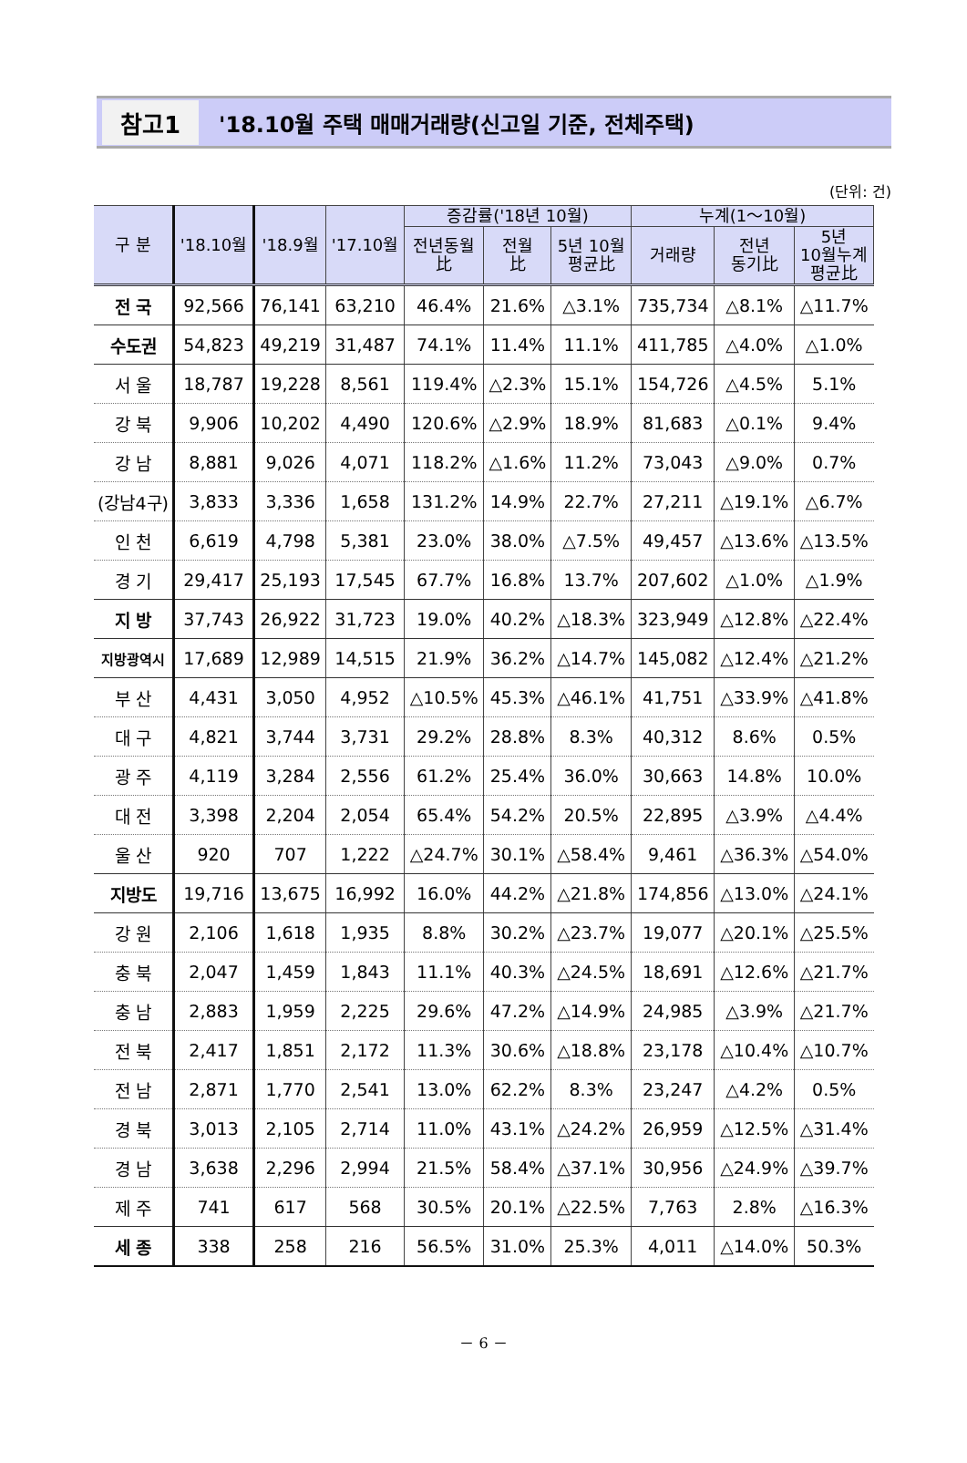참고1 '18.10월 주택 매매거래량(신고일 기준, 전체주택)
(단위: 건)
| 구 분 | '18.10월 | '18.9월 | '17.10월 | 증감률('18년 10월) | | | 누계(1～10월) | | |
| --- | --- | --- | --- | --- | --- | --- | --- | --- | --- |
| | | | | 전년동월 比 | 전월 比 | 5년 10월 평균比 | 거래량 | 전년 동기比 | 5년 10월누계 평균比 |
| 전 국 | 92,566 | 76,141 | 63,210 | 46.4% | 21.6% | △3.1% | 735,734 | △8.1% | △11.7% |
| 수도권 | 54,823 | 49,219 | 31,487 | 74.1% | 11.4% | 11.1% | 411,785 | △4.0% | △1.0% |
| 서 울 | 18,787 | 19,228 | 8,561 | 119.4% | △2.3% | 15.1% | 154,726 | △4.5% | 5.1% |
| 강 북 | 9,906 | 10,202 | 4,490 | 120.6% | △2.9% | 18.9% | 81,683 | △0.1% | 9.4% |
| 강 남 | 8,881 | 9,026 | 4,071 | 118.2% | △1.6% | 11.2% | 73,043 | △9.0% | 0.7% |
| (강남4구) | 3,833 | 3,336 | 1,658 | 131.2% | 14.9% | 22.7% | 27,211 | △19.1% | △6.7% |
| 인 천 | 6,619 | 4,798 | 5,381 | 23.0% | 38.0% | △7.5% | 49,457 | △13.6% | △13.5% |
| 경 기 | 29,417 | 25,193 | 17,545 | 67.7% | 16.8% | 13.7% | 207,602 | △1.0% | △1.9% |
| 지 방 | 37,743 | 26,922 | 31,723 | 19.0% | 40.2% | △18.3% | 323,949 | △12.8% | △22.4% |
| 지방광역시 | 17,689 | 12,989 | 14,515 | 21.9% | 36.2% | △14.7% | 145,082 | △12.4% | △21.2% |
| 부 산 | 4,431 | 3,050 | 4,952 | △10.5% | 45.3% | △46.1% | 41,751 | △33.9% | △41.8% |
| 대 구 | 4,821 | 3,744 | 3,731 | 29.2% | 28.8% | 8.3% | 40,312 | 8.6% | 0.5% |
| 광 주 | 4,119 | 3,284 | 2,556 | 61.2% | 25.4% | 36.0% | 30,663 | 14.8% | 10.0% |
| 대 전 | 3,398 | 2,204 | 2,054 | 65.4% | 54.2% | 20.5% | 22,895 | △3.9% | △4.4% |
| 울 산 | 920 | 707 | 1,222 | △24.7% | 30.1% | △58.4% | 9,461 | △36.3% | △54.0% |
| 지방도 | 19,716 | 13,675 | 16,992 | 16.0% | 44.2% | △21.8% | 174,856 | △13.0% | △24.1% |
| 강 원 | 2,106 | 1,618 | 1,935 | 8.8% | 30.2% | △23.7% | 19,077 | △20.1% | △25.5% |
| 충 북 | 2,047 | 1,459 | 1,843 | 11.1% | 40.3% | △24.5% | 18,691 | △12.6% | △21.7% |
| 충 남 | 2,883 | 1,959 | 2,225 | 29.6% | 47.2% | △14.9% | 24,985 | △3.9% | △21.7% |
| 전 북 | 2,417 | 1,851 | 2,172 | 11.3% | 30.6% | △18.8% | 23,178 | △10.4% | △10.7% |
| 전 남 | 2,871 | 1,770 | 2,541 | 13.0% | 62.2% | 8.3% | 23,247 | △4.2% | 0.5% |
| 경 북 | 3,013 | 2,105 | 2,714 | 11.0% | 43.1% | △24.2% | 26,959 | △12.5% | △31.4% |
| 경 남 | 3,638 | 2,296 | 2,994 | 21.5% | 58.4% | △37.1% | 30,956 | △24.9% | △39.7% |
| 제 주 | 741 | 617 | 568 | 30.5% | 20.1% | △22.5% | 7,763 | 2.8% | △16.3% |
| 세 종 | 338 | 258 | 216 | 56.5% | 31.0% | 25.3% | 4,011 | △14.0% | 50.3% |
－ 6 －